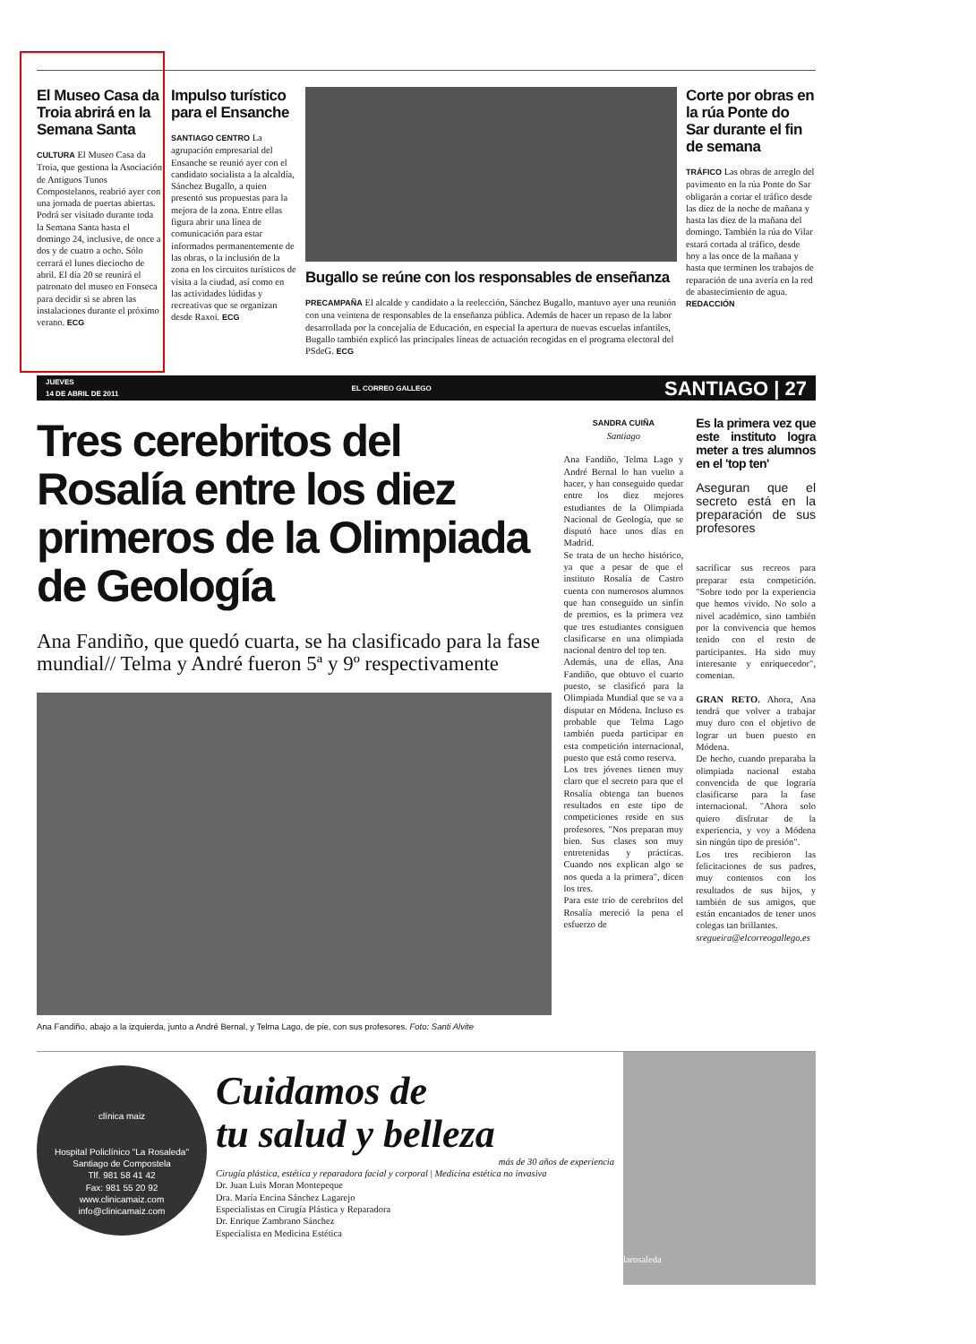El Museo Casa da Troia abrirá en la Semana Santa
CULTURA El Museo Casa da Troia, que gestiona la Asociación de Antiguos Tunos Compostelanos, reabrió ayer con una jornada de puertas abiertas. Podrá ser visitado durante toda la Semana Santa hasta el domingo 24, inclusive, de once a dos y de cuatro a ocho. Sólo cerrará el lunes dieciocho de abril. El día 20 se reunirá el patronato del museo en Fonseca para decidir si se abren las instalaciones durante el próximo verano. ECG
Impulso turístico para el Ensanche
SANTIAGO CENTRO La agrupación empresarial del Ensanche se reunió ayer con el candidato socialista a la alcaldía, Sánchez Bugallo, a quien presentó sus propuestas para la mejora de la zona. Entre ellas figura abrir una línea de comunicación para estar informados permanentemente de las obras, o la inclusión de la zona en los circuitos turísticos de visita a la ciudad, así como en las actividades lúdidas y recreativas que se organizan desde Raxoi. ECG
Bugallo se reúne con los responsables de enseñanza
PRECAMPAÑA El alcalde y candidato a la reelección, Sánchez Bugallo, mantuvo ayer una reunión con una veintena de responsables de la enseñanza pública. Además de hacer un repaso de la labor desarrollada por la concejalía de Educación, en especial la apertura de nuevas escuelas infantiles, Bugallo también explicó las principales líneas de actuación recogidas en el programa electoral del PSdeG. ECG
Corte por obras en la rúa Ponte do Sar durante el fin de semana
TRÁFICO Las obras de arreglo del pavimento en la rúa Ponte do Sar obligarán a cortar el tráfico desde las diez de la noche de mañana y hasta las diez de la mañana del domingo. También la rúa do Vilar estará cortada al tráfico, desde hoy a las once de la mañana y hasta que terminen los trabajos de reparación de una avería en la red de abastecimiento de agua. REDACCIÓN
JUEVES
14 DE ABRIL DE 2011 EL CORREO GALLEGO SANTIAGO | 27
Tres cerebritos del Rosalía entre los diez primeros de la Olimpiada de Geología
Ana Fandiño, que quedó cuarta, se ha clasificado para la fase mundial// Telma y André fueron 5ª y 9º respectivamente
Ana Fandiño, abajo a la izquierda, junto a André Bernal, y Telma Lago, de pie, con sus profesores. Foto: Santi Alvite
SANDRA CUIÑA
Santiago
Ana Fandiño, Telma Lago y André Bernal lo han vuelto a hacer, y han conseguido quedar entre los diez mejores estudiantes de la Olimpiada Nacional de Geología, que se disputó hace unos días en Madrid.
Se trata de un hecho histórico, ya que a pesar de que el instituto Rosalía de Castro cuenta con numerosos alumnos que han conseguido un sinfín de premios, es la primera vez que tres estudiantes consiguen clasificarse en una olimpiada nacional dentro del top ten.
Además, una de ellas, Ana Fandiño, que obtuvo el cuarto puesto, se clasificó para la Olimpiada Mundial que se va a disputar en Módena. Incluso es probable que Telma Lago también pueda participar en esta competición internacional, puesto que está como reserva.
Los tres jóvenes tienen muy claro que el secreto para que el Rosalía obtenga tan buenos resultados en este tipo de competiciones reside en sus profesores. "Nos preparan muy bien. Sus clases son muy entretenidas y prácticas. Cuando nos explican algo se nos queda a la primera", dicen los tres.
Para este trío de cerebritos del Rosalía mereció la pena el esfuerzo de
Es la primera vez que este instituto logra meter a tres alumnos en el 'top ten'
Aseguran que el secreto está en la preparación de sus profesores
sacrificar sus recreos para preparar esta competición. "Sobre todo por la experiencia que hemos vivido. No solo a nivel académico, sino también por la convivencia que hemos tenido con el resto de participantes. Ha sido muy interesante y enriquecedor", comentan.
GRAN RETO. Ahora, Ana tendrá que volver a trabajar muy duro con el objetivo de lograr un buen puesto en Módena.
De hecho, cuando preparaba la olimpiada nacional estaba convencida de que lograría clasificarse para la fase internacional. "Ahora solo quiero disfrutar de la experiencia, y voy a Módena sin ningún tipo de presión".
Los tres recibieron las felicitaciones de sus padres, muy contentos con los resultados de sus hijos, y también de sus amigos, que están encantados de tener unos colegas tan brillantes.
sregueira@elcorreogallego.es
clínica maiz
Hospital Policlínico "La Rosaleda"
Santiago de Compostela
Tlf. 981 58 41 42
Fax: 981 55 20 92
www.clinicamaiz.com
info@clinicamaiz.com
Cuidamos de
tu salud y belleza
más de 30 años de experiencia
Cirugía plástica, estética y reparadora facial y corporal | Medicina estética no invasiva
Dr. Juan Luis Moran Montepeque
Dra. María Encina Sánchez Lagarejo
Especialistas en Cirugía Plástica y Reparadora
Dr. Enrique Zambrano Sánchez
Especialista en Medicina Estética
larosaleda